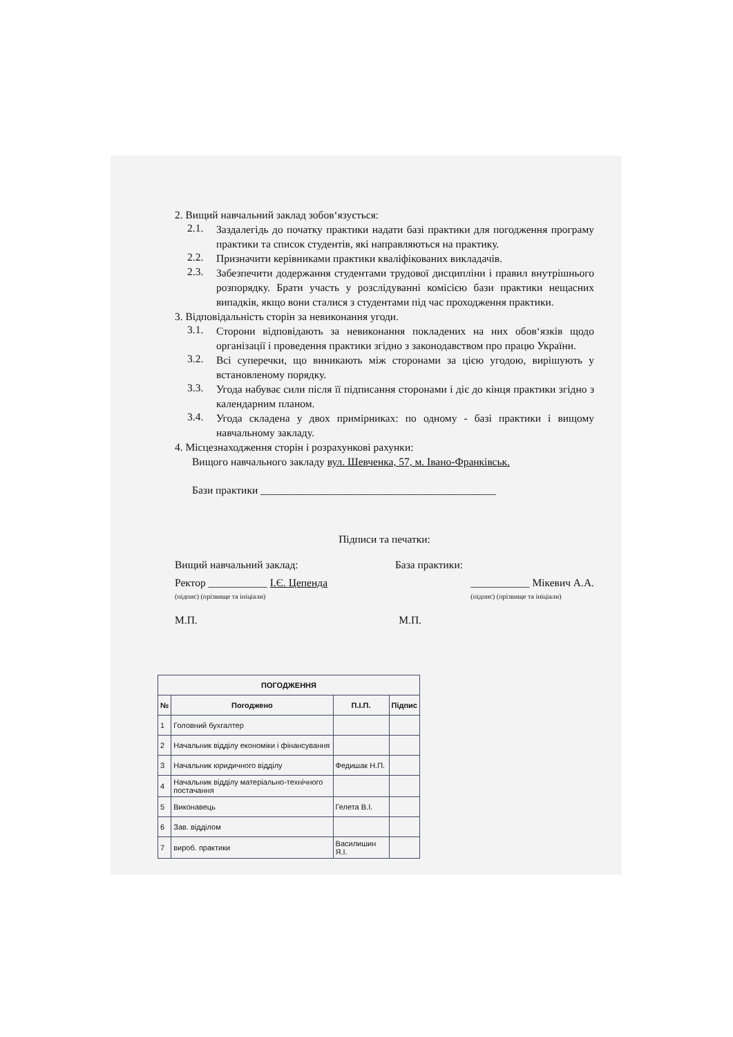2. Вищий навчальний заклад зобов‘язується:
2.1.
Заздалегідь до початку практики надати базі практики для погодження програму практики та список студентів, які направляються на практику.
2.2.
Призначити керівниками практики кваліфікованих викладачів.
2.3.
Забезпечити додержання студентами трудової дисципліни і правил внутрішнього розпорядку. Брати участь у розслідуванні комісією бази практики нещасних випадків, якщо вони сталися з студентами під час проходження практики.
3. Відповідальність сторін за невиконання угоди.
3.1.
Сторони відповідають за невиконання покладених на них обов‘язків щодо організації і проведення практики згідно з законодавством про працю України.
3.2.
Всі суперечки, що виникають між сторонами за цією угодою, вирішують у встановленому порядку.
3.3.
Угода набуває сили після її підписання сторонами і діє до кінця практики згідно з календарним планом.
3.4.
Угода складена у двох примірниках: по одному - базі практики і вищому навчальному закладу.
4. Місцезнаходження сторін і розрахункові рахунки:
Вищого навчального закладу вул. Шевченка, 57, м. Івано-Франківськ.
Бази практики ____________________________________________
Підписи та печатки:
Вищий навчальний заклад: База практики:
Ректор ___________ І.Є. Цепенда
(підпис) (прізвище та ініціали) ___________ Мікевич А.А.
(підпис) (прізвище та ініціали)
М.П. М.П.
| ПОГОДЖЕННЯ | | | |
| --- | --- | --- | --- |
| № | Погоджено | П.І.П. | Підпис |
| 1 | Головний бухгалтер | | |
| 2 | Начальник відділу економіки і фінансування | | |
| 3 | Начальник юридичного відділу | Федишак Н.П. | |
| 4 | Начальник відділу матеріально-технічного постачання | | |
| 5 | Виконавець | Гелета В.І. | |
| 6 | Зав. відділом | | |
| 7 | вироб. практики | Василишин Я.І. | |